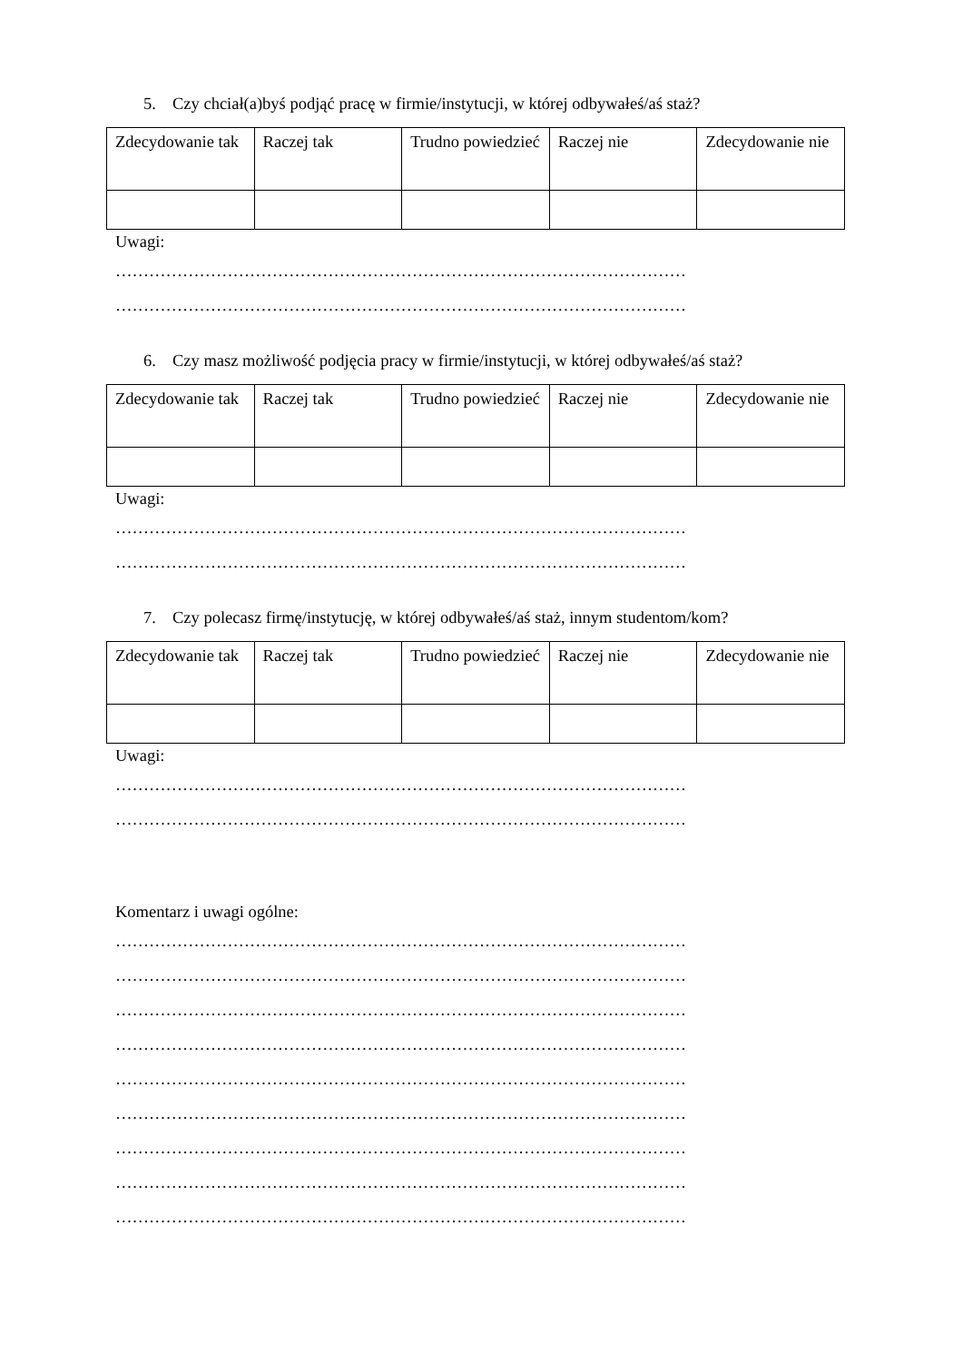5. Czy chciał(a)byś podjąć pracę w firmie/instytucji, w której odbywałeś/aś staż?
| Zdecydowanie tak | Raczej tak | Trudno powiedzieć | Raczej nie | Zdecydowanie nie |
Uwagi:
…………………………………………………………………………………………
…………………………………………………………………………………………
6. Czy masz możliwość podjęcia pracy w firmie/instytucji, w której odbywałeś/aś staż?
| Zdecydowanie tak | Raczej tak | Trudno powiedzieć | Raczej nie | Zdecydowanie nie |
Uwagi:
…………………………………………………………………………………………
…………………………………………………………………………………………
7. Czy polecasz firmę/instytucję, w której odbywałeś/aś staż, innym studentom/kom?
| Zdecydowanie tak | Raczej tak | Trudno powiedzieć | Raczej nie | Zdecydowanie nie |
Uwagi:
…………………………………………………………………………………………
…………………………………………………………………………………………
Komentarz i uwagi ogólne:
…………………………………………………………………………………………
…………………………………………………………………………………………
…………………………………………………………………………………………
…………………………………………………………………………………………
…………………………………………………………………………………………
…………………………………………………………………………………………
…………………………………………………………………………………………
…………………………………………………………………………………………
…………………………………………………………………………………………